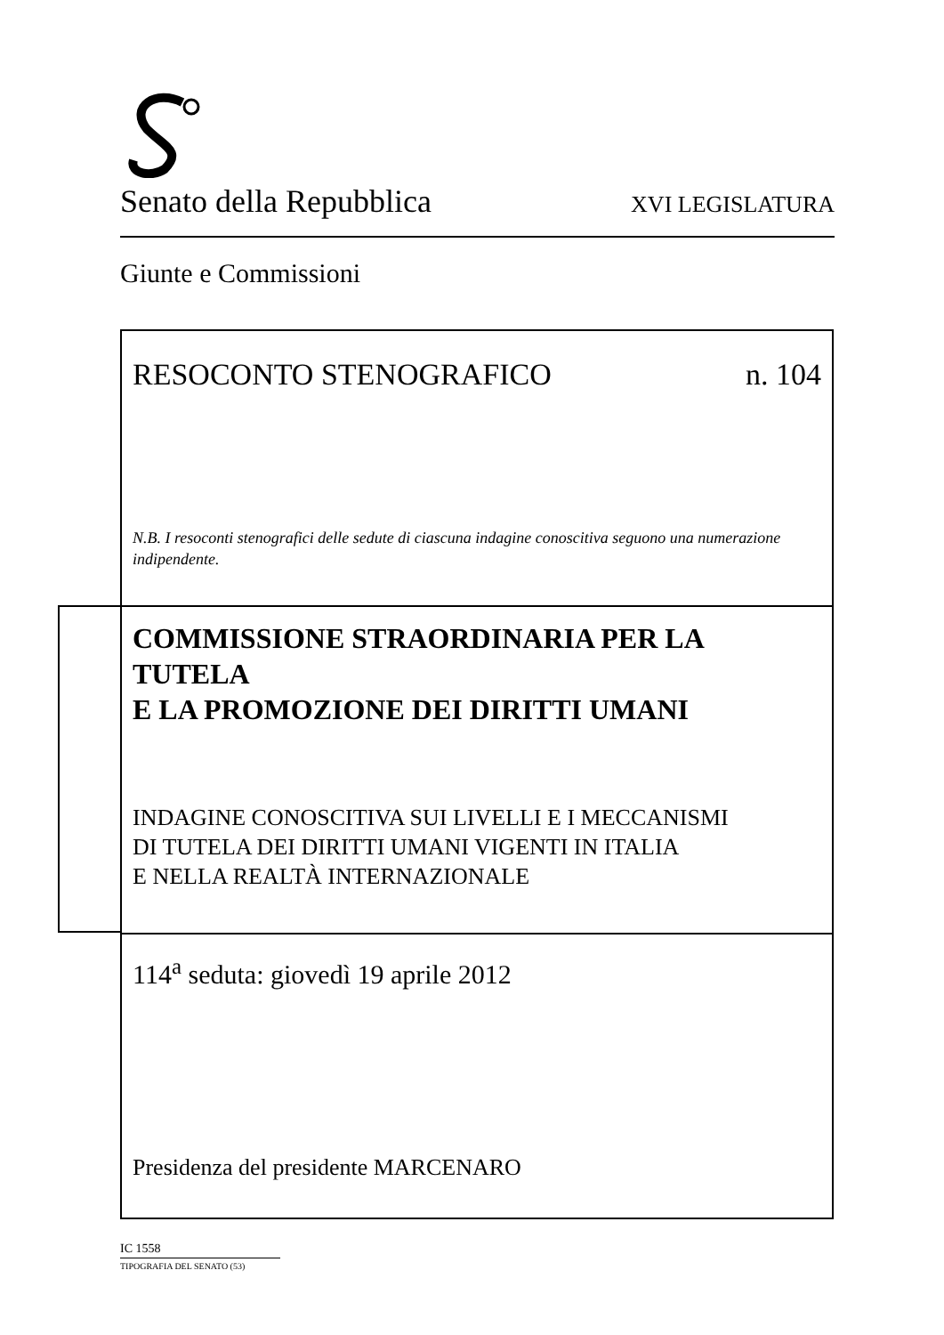Senato della Repubblica XVI LEGISLATURA
Giunte e Commissioni
RESOCONTO STENOGRAFICO n. 104
N.B. I resoconti stenografici delle sedute di ciascuna indagine conoscitiva seguono una numerazione indipendente.
COMMISSIONE STRAORDINARIA PER LA TUTELA
E LA PROMOZIONE DEI DIRITTI UMANI
INDAGINE CONOSCITIVA SUI LIVELLI E I MECCANISMI
DI TUTELA DEI DIRITTI UMANI VIGENTI IN ITALIA
E NELLA REALTÀ INTERNAZIONALE
114<sup>a</sup> seduta: giovedì 19 aprile 2012
Presidenza del presidente MARCENARO
IC 1558
TIPOGRAFIA DEL SENATO (53)